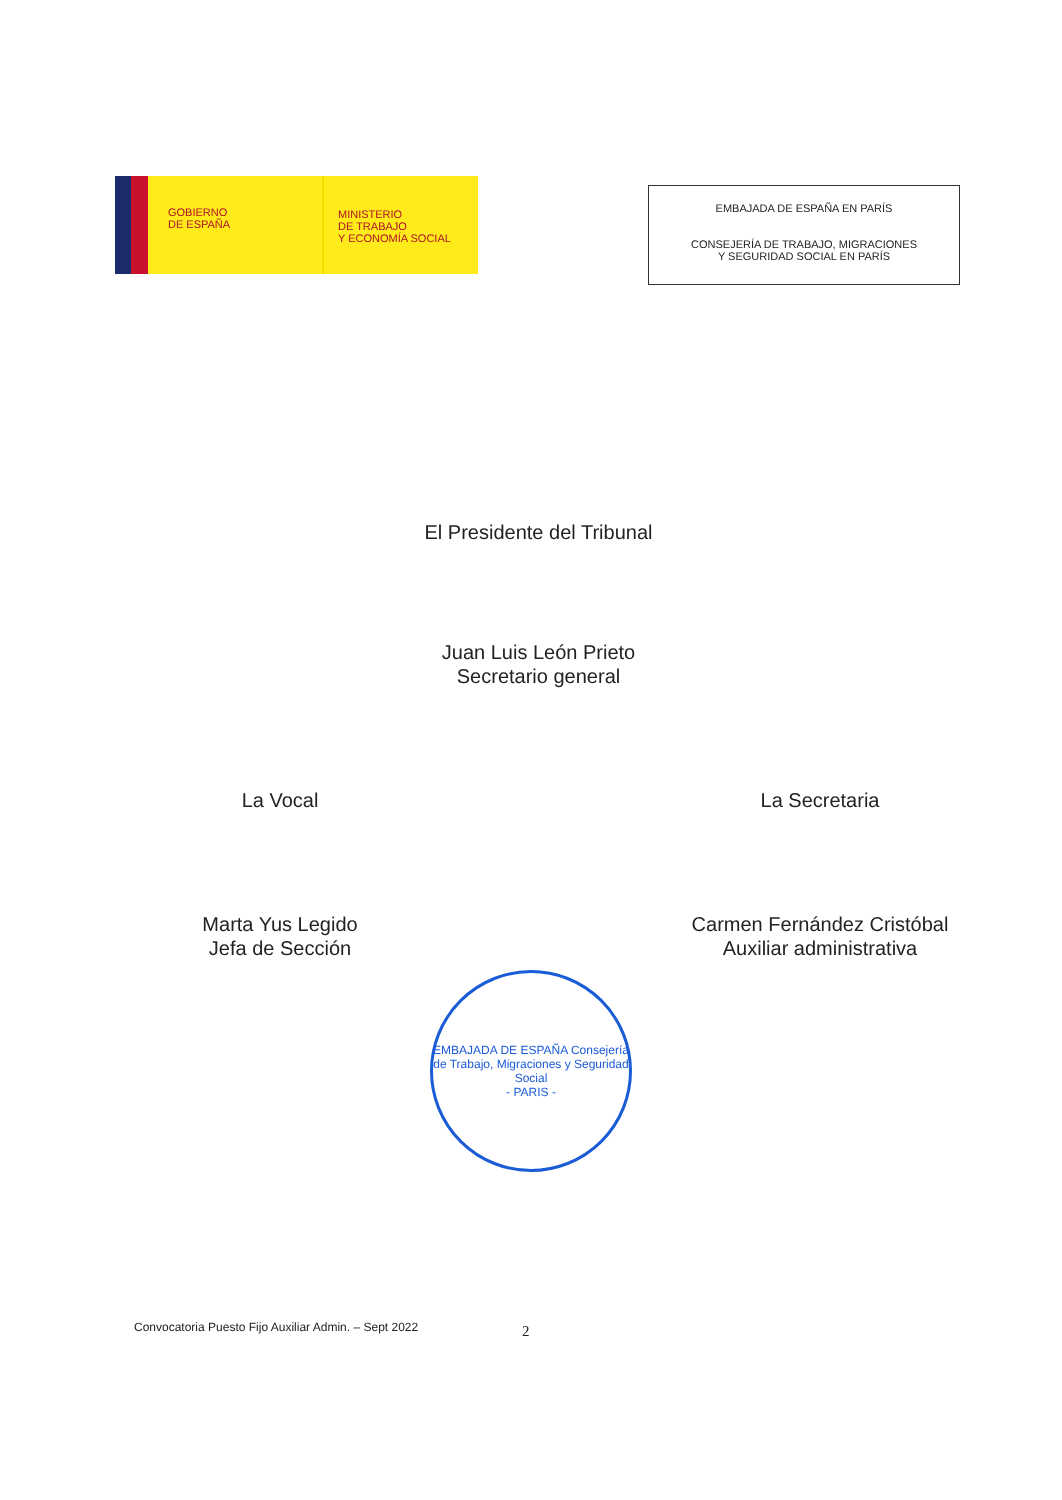GOBIERNO
DE ESPAÑA
MINISTERIO
DE TRABAJO
Y ECONOMÍA SOCIAL
EMBAJADA DE ESPAÑA EN PARÍS
CONSEJERÍA DE TRABAJO, MIGRACIONES
Y SEGURIDAD SOCIAL EN PARÍS
El Presidente del Tribunal
Juan Luis León Prieto
Secretario general
La Vocal
Marta Yus Legido
Jefa de Sección
La Secretaria
Carmen Fernández Cristóbal
Auxiliar administrativa
EMBAJADA DE ESPAÑA Consejería de Trabajo, Migraciones y Seguridad Social
- PARIS -
Convocatoria Puesto Fijo Auxiliar Admin. – Sept 2022
2